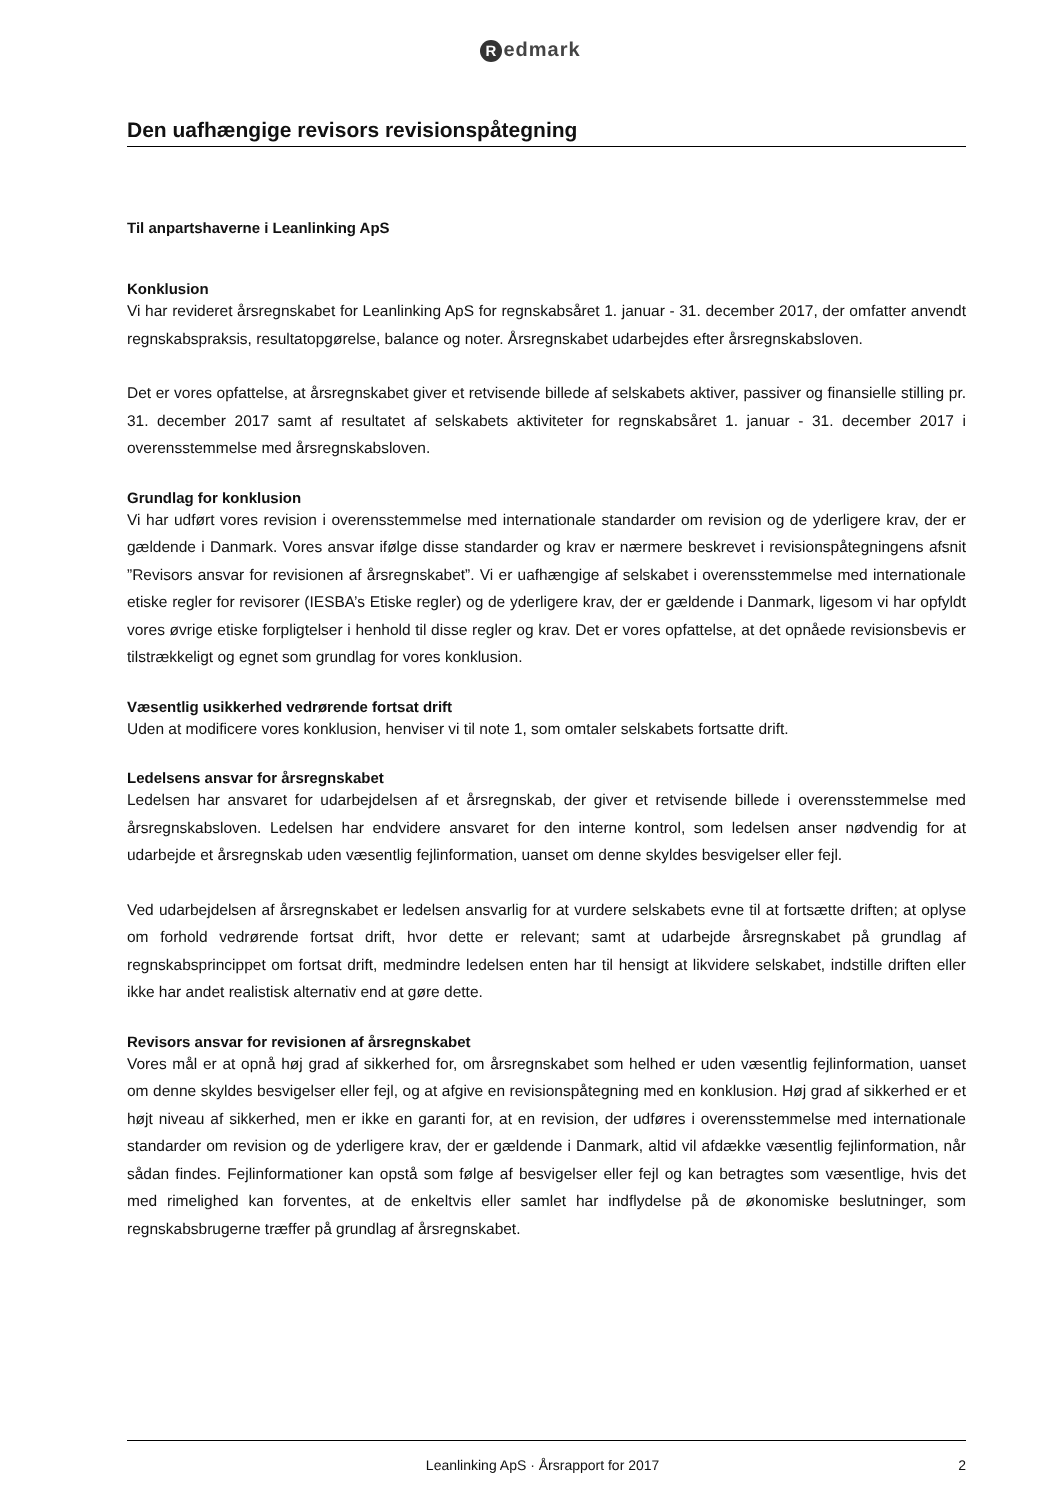Redmark
Den uafhængige revisors revisionspåtegning
Til anpartshaverne i Leanlinking ApS
Konklusion
Vi har revideret årsregnskabet for Leanlinking ApS for regnskabsåret 1. januar - 31. december 2017, der omfatter anvendt regnskabspraksis, resultatopgørelse, balance og noter. Årsregnskabet udarbejdes efter årsregnskabsloven.
Det er vores opfattelse, at årsregnskabet giver et retvisende billede af selskabets aktiver, passiver og finansielle stilling pr. 31. december 2017 samt af resultatet af selskabets aktiviteter for regnskabsåret 1. januar - 31. december 2017 i overensstemmelse med årsregnskabsloven.
Grundlag for konklusion
Vi har udført vores revision i overensstemmelse med internationale standarder om revision og de yderligere krav, der er gældende i Danmark. Vores ansvar ifølge disse standarder og krav er nærmere beskrevet i revisionspåtegningens afsnit ”Revisors ansvar for revisionen af årsregnskabet”. Vi er uafhængige af selskabet i overensstemmelse med internationale etiske regler for revisorer (IESBA’s Etiske regler) og de yderligere krav, der er gældende i Danmark, ligesom vi har opfyldt vores øvrige etiske forpligtelser i henhold til disse regler og krav. Det er vores opfattelse, at det opnåede revisionsbevis er tilstrækkeligt og egnet som grundlag for vores konklusion.
Væsentlig usikkerhed vedrørende fortsat drift
Uden at modificere vores konklusion, henviser vi til note 1, som omtaler selskabets fortsatte drift.
Ledelsens ansvar for årsregnskabet
Ledelsen har ansvaret for udarbejdelsen af et årsregnskab, der giver et retvisende billede i overensstemmelse med årsregnskabsloven. Ledelsen har endvidere ansvaret for den interne kontrol, som ledelsen anser nødvendig for at udarbejde et årsregnskab uden væsentlig fejlinformation, uanset om denne skyldes besvigelser eller fejl.
Ved udarbejdelsen af årsregnskabet er ledelsen ansvarlig for at vurdere selskabets evne til at fortsætte driften; at oplyse om forhold vedrørende fortsat drift, hvor dette er relevant; samt at udarbejde årsregnskabet på grundlag af regnskabsprincippet om fortsat drift, medmindre ledelsen enten har til hensigt at likvidere selskabet, indstille driften eller ikke har andet realistisk alternativ end at gøre dette.
Revisors ansvar for revisionen af årsregnskabet
Vores mål er at opnå høj grad af sikkerhed for, om årsregnskabet som helhed er uden væsentlig fejlinformation, uanset om denne skyldes besvigelser eller fejl, og at afgive en revisionspåtegning med en konklusion. Høj grad af sikkerhed er et højt niveau af sikkerhed, men er ikke en garanti for, at en revision, der udføres i overensstemmelse med internationale standarder om revision og de yderligere krav, der er gældende i Danmark, altid vil afdække væsentlig fejlinformation, når sådan findes. Fejlinformationer kan opstå som følge af besvigelser eller fejl og kan betragtes som væsentlige, hvis det med rimelighed kan forventes, at de enkeltvis eller samlet har indflydelse på de økonomiske beslutninger, som regnskabsbrugerne træffer på grundlag af årsregnskabet.
Leanlinking ApS · Årsrapport for 2017 2